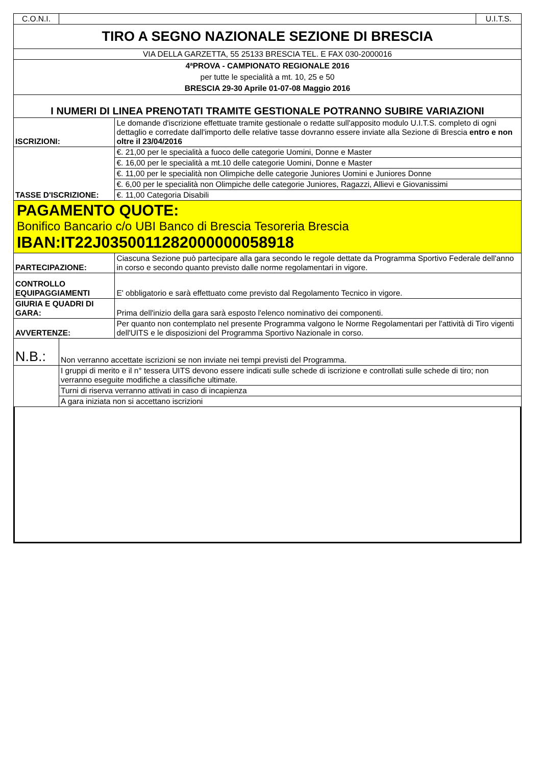| C.O.N.I. | | | U.I.T.S. |
| TIRO A SEGNO NAZIONALE SEZIONE DI BRESCIA | | | |
| VIA DELLA GARZETTA, 55 25133 BRESCIA TEL. E FAX 030-2000016 | | | |
| 4ªPROVA - CAMPIONATO REGIONALE 2016 per tutte le specialità a mt. 10, 25 e 50 BRESCIA 29-30 Aprile 01-07-08 Maggio 2016 | | | |
| I NUMERI DI LINEA PRENOTATI TRAMITE GESTIONALE POTRANNO SUBIRE VARIAZIONI | | | |
| ISCRIZIONI: | | Le domande d'iscrizione effettuate tramite gestionale o redatte sull'apposito modulo U.I.T.S. completo di ogni dettaglio e corredate dall'importo delle relative tasse dovranno essere inviate alla Sezione di Brescia entro e non oltre il 23/04/2016 | |
| TASSE D'ISCRIZIONE: | | €. 21,00 per le specialità a fuoco delle categorie Uomini, Donne e Master | |
| | | €. 16,00 per le specialità a mt.10 delle categorie Uomini, Donne e Master | |
| | | €. 11,00 per le specialità non Olimpiche delle categorie Juniores Uomini e Juniores Donne | |
| | | €. 6,00 per le specialità non Olimpiche delle categorie Juniores, Ragazzi, Allievi e Giovanissimi | |
| | | €. 11,00 Categoria Disabili | |
| PAGAMENTO QUOTE: Bonifico Bancario c/o UBI Banco di Brescia Tesoreria Brescia IBAN:IT22J0350011282000000058918 | | | |
| PARTECIPAZIONE: | | Ciascuna Sezione può partecipare alla gara secondo le regole dettate da Programma Sportivo Federale dell'anno in corso e secondo quanto previsto dalle norme regolamentari in vigore. | |
| CONTROLLO EQUIPAGGIAMENTI | | E' obbligatorio e sarà effettuato come previsto dal Regolamento Tecnico in vigore. | |
| GIURIA E QUADRI DI GARA: | | Prima dell'inizio della gara sarà esposto l'elenco nominativo dei componenti. | |
| AVVERTENZE: | | Per quanto non contemplato nel presente Programma valgono le Norme Regolamentari per l'attività di Tiro vigenti dell'UITS e le disposizioni del Programma Sportivo Nazionale in corso. | |
| N.B.: | Non verranno accettate iscrizioni se non inviate nei tempi previsti del Programma. | | |
| | I gruppi di merito e il n° tessera UITS devono essere indicati sulle schede di iscrizione e controllati sulle schede di tiro; non verranno eseguite modifiche a classifiche ultimate. | | |
| | Turni di riserva verranno attivati in caso di incapienza | | |
| | A gara iniziata non si accettano iscrizioni | | |